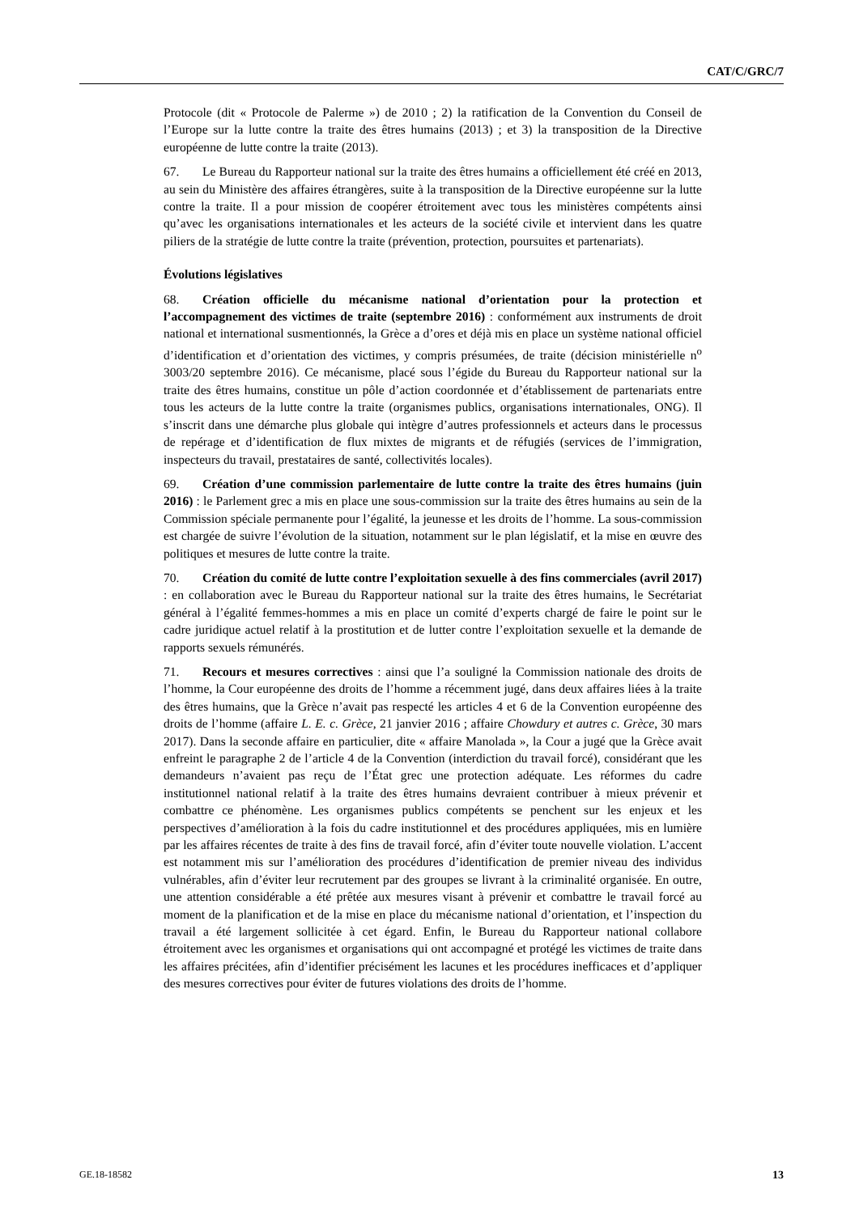CAT/C/GRC/7
Protocole (dit « Protocole de Palerme ») de 2010 ; 2) la ratification de la Convention du Conseil de l’Europe sur la lutte contre la traite des êtres humains (2013) ; et 3) la transposition de la Directive européenne de lutte contre la traite (2013).
67. Le Bureau du Rapporteur national sur la traite des êtres humains a officiellement été créé en 2013, au sein du Ministère des affaires étrangères, suite à la transposition de la Directive européenne sur la lutte contre la traite. Il a pour mission de coopérer étroitement avec tous les ministères compétents ainsi qu’avec les organisations internationales et les acteurs de la société civile et intervient dans les quatre piliers de la stratégie de lutte contre la traite (prévention, protection, poursuites et partenariats).
Évolutions législatives
68. Création officielle du mécanisme national d’orientation pour la protection et l’accompagnement des victimes de traite (septembre 2016) : conformément aux instruments de droit national et international susmentionnés, la Grèce a d’ores et déjà mis en place un système national officiel d’identification et d’orientation des victimes, y compris présumées, de traite (décision ministérielle n<sup>o</sup> 3003/20 septembre 2016). Ce mécanisme, placé sous l’égide du Bureau du Rapporteur national sur la traite des êtres humains, constitue un pôle d’action coordonnée et d’établissement de partenariats entre tous les acteurs de la lutte contre la traite (organismes publics, organisations internationales, ONG). Il s’inscrit dans une démarche plus globale qui intègre d’autres professionnels et acteurs dans le processus de repérage et d’identification de flux mixtes de migrants et de réfugiés (services de l’immigration, inspecteurs du travail, prestataires de santé, collectivités locales).
69. Création d’une commission parlementaire de lutte contre la traite des êtres humains (juin 2016) : le Parlement grec a mis en place une sous-commission sur la traite des êtres humains au sein de la Commission spéciale permanente pour l’égalité, la jeunesse et les droits de l’homme. La sous-commission est chargée de suivre l’évolution de la situation, notamment sur le plan législatif, et la mise en œuvre des politiques et mesures de lutte contre la traite.
70. Création du comité de lutte contre l’exploitation sexuelle à des fins commerciales (avril 2017) : en collaboration avec le Bureau du Rapporteur national sur la traite des êtres humains, le Secrétariat général à l’égalité femmes-hommes a mis en place un comité d’experts chargé de faire le point sur le cadre juridique actuel relatif à la prostitution et de lutter contre l’exploitation sexuelle et la demande de rapports sexuels rémunérés.
71. Recours et mesures correctives : ainsi que l’a souligné la Commission nationale des droits de l’homme, la Cour européenne des droits de l’homme a récemment jugé, dans deux affaires liées à la traite des êtres humains, que la Grèce n’avait pas respecté les articles 4 et 6 de la Convention européenne des droits de l’homme (affaire L. E. c. Grèce, 21 janvier 2016 ; affaire Chowdury et autres c. Grèce, 30 mars 2017). Dans la seconde affaire en particulier, dite « affaire Manolada », la Cour a jugé que la Grèce avait enfreint le paragraphe 2 de l’article 4 de la Convention (interdiction du travail forcé), considérant que les demandeurs n’avaient pas reçu de l’État grec une protection adéquate. Les réformes du cadre institutionnel national relatif à la traite des êtres humains devraient contribuer à mieux prévenir et combattre ce phénomène. Les organismes publics compétents se penchent sur les enjeux et les perspectives d’amélioration à la fois du cadre institutionnel et des procédures appliquées, mis en lumière par les affaires récentes de traite à des fins de travail forcé, afin d’éviter toute nouvelle violation. L’accent est notamment mis sur l’amélioration des procédures d’identification de premier niveau des individus vulnérables, afin d’éviter leur recrutement par des groupes se livrant à la criminalité organisée. En outre, une attention considérable a été prêtée aux mesures visant à prévenir et combattre le travail forcé au moment de la planification et de la mise en place du mécanisme national d’orientation, et l’inspection du travail a été largement sollicitée à cet égard. Enfin, le Bureau du Rapporteur national collabore étroitement avec les organismes et organisations qui ont accompagné et protégé les victimes de traite dans les affaires précitées, afin d’identifier précisément les lacunes et les procédures inefficaces et d’appliquer des mesures correctives pour éviter de futures violations des droits de l’homme.
GE.18-18582 13